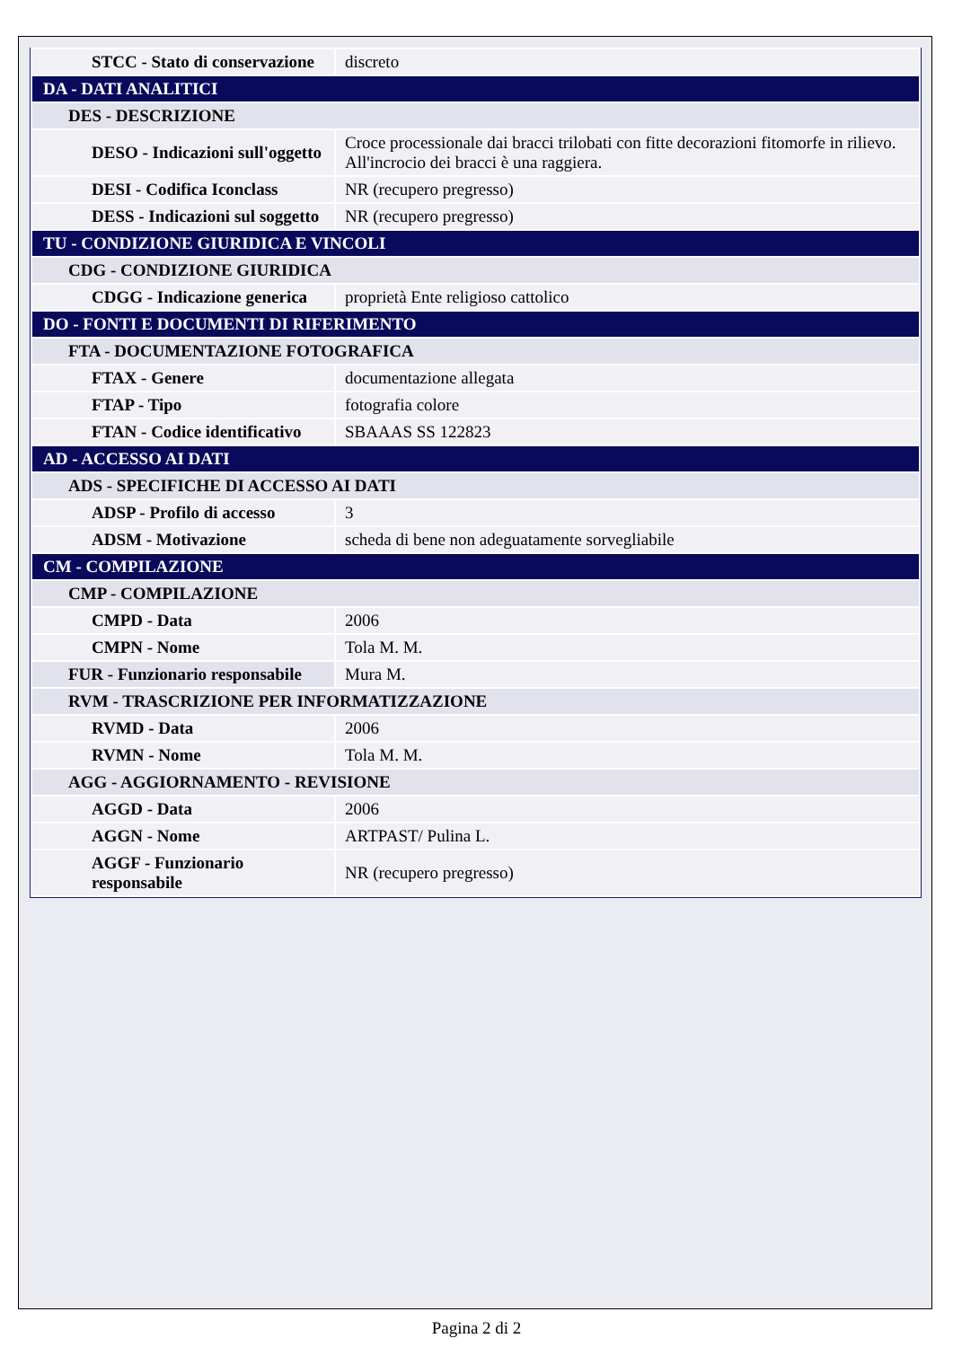| STCC - Stato di conservazione | discreto |
| DA - DATI ANALITICI | |
| DES - DESCRIZIONE | |
| DESO - Indicazioni sull'oggetto | Croce processionale dai bracci trilobati con fitte decorazioni fitomorfe in rilievo. All'incrocio dei bracci è una raggiera. |
| DESI - Codifica Iconclass | NR (recupero pregresso) |
| DESS - Indicazioni sul soggetto | NR (recupero pregresso) |
| TU - CONDIZIONE GIURIDICA E VINCOLI | |
| CDG - CONDIZIONE GIURIDICA | |
| CDGG - Indicazione generica | proprietà Ente religioso cattolico |
| DO - FONTI E DOCUMENTI DI RIFERIMENTO | |
| FTA - DOCUMENTAZIONE FOTOGRAFICA | |
| FTAX - Genere | documentazione allegata |
| FTAP - Tipo | fotografia colore |
| FTAN - Codice identificativo | SBAAAS SS 122823 |
| AD - ACCESSO AI DATI | |
| ADS - SPECIFICHE DI ACCESSO AI DATI | |
| ADSP - Profilo di accesso | 3 |
| ADSM - Motivazione | scheda di bene non adeguatamente sorvegliabile |
| CM - COMPILAZIONE | |
| CMP - COMPILAZIONE | |
| CMPD - Data | 2006 |
| CMPN - Nome | Tola M. M. |
| FUR - Funzionario responsabile | Mura M. |
| RVM - TRASCRIZIONE PER INFORMATIZZAZIONE | |
| RVMD - Data | 2006 |
| RVMN - Nome | Tola M. M. |
| AGG - AGGIORNAMENTO - REVISIONE | |
| AGGD - Data | 2006 |
| AGGN - Nome | ARTPAST/ Pulina L. |
| AGGF - Funzionario responsabile | NR (recupero pregresso) |
Pagina 2 di 2